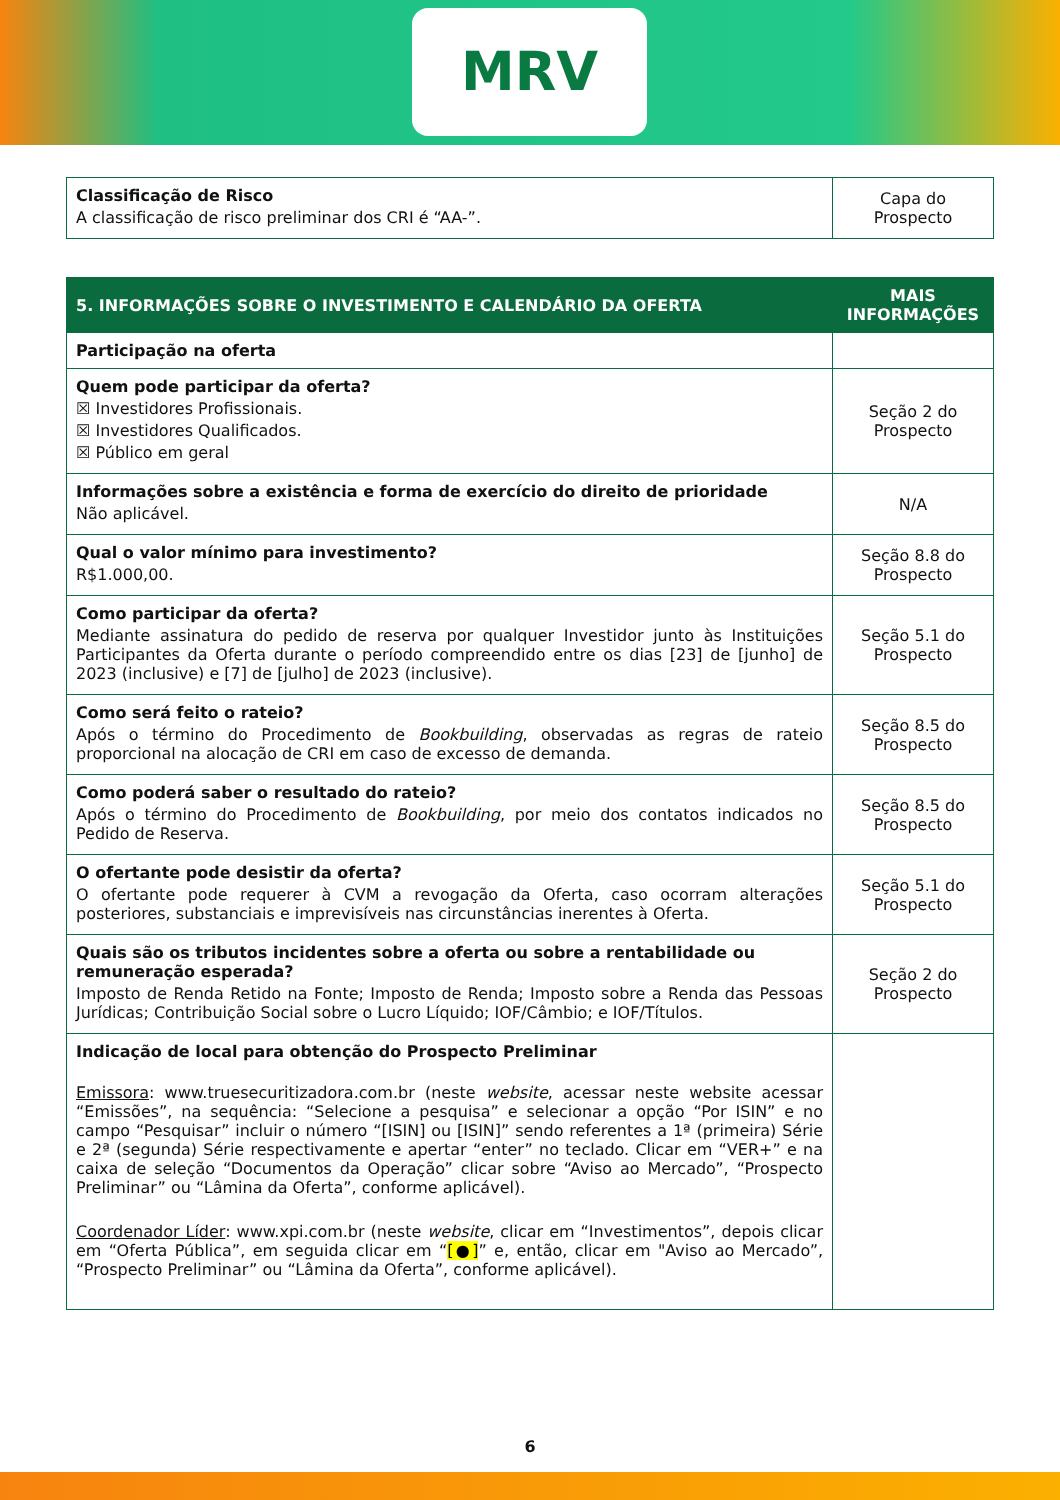MRV
| Classificação de Risco A classificação de risco preliminar dos CRI é “AA-”. | Capa do Prospecto |
| 5. INFORMAÇÕES SOBRE O INVESTIMENTO E CALENDÁRIO DA OFERTA | MAIS INFORMAÇÕES |
| --- | --- |
| Participação na oferta | |
| Quem pode participar da oferta? ☒ Investidores Profissionais. ☒ Investidores Qualificados. ☒ Público em geral | Seção 2 do Prospecto |
| Informações sobre a existência e forma de exercício do direito de prioridade Não aplicável. | N/A |
| Qual o valor mínimo para investimento? R$1.000,00. | Seção 8.8 do Prospecto |
| Como participar da oferta? Mediante assinatura do pedido de reserva por qualquer Investidor junto às Instituições Participantes da Oferta durante o período compreendido entre os dias [23] de [junho] de 2023 (inclusive) e [7] de [julho] de 2023 (inclusive). | Seção 5.1 do Prospecto |
| Como será feito o rateio? Após o término do Procedimento de Bookbuilding , observadas as regras de rateio proporcional na alocação de CRI em caso de excesso de demanda. | Seção 8.5 do Prospecto |
| Como poderá saber o resultado do rateio? Após o término do Procedimento de Bookbuilding , por meio dos contatos indicados no Pedido de Reserva. | Seção 8.5 do Prospecto |
| O ofertante pode desistir da oferta? O ofertante pode requerer à CVM a revogação da Oferta, caso ocorram alterações posteriores, substanciais e imprevisíveis nas circunstâncias inerentes à Oferta. | Seção 5.1 do Prospecto |
| Quais são os tributos incidentes sobre a oferta ou sobre a rentabilidade ou remuneração esperada? Imposto de Renda Retido na Fonte; Imposto de Renda; Imposto sobre a Renda das Pessoas Jurídicas; Contribuição Social sobre o Lucro Líquido; IOF/Câmbio; e IOF/Títulos. | Seção 2 do Prospecto |
| Indicação de local para obtenção do Prospecto Preliminar Emissora : www.truesecuritizadora.com.br (neste website , acessar neste website acessar “Emissões”, na sequência: “Selecione a pesquisa” e selecionar a opção “Por ISIN” e no campo “Pesquisar” incluir o número “[ISIN] ou [ISIN]” sendo referentes a 1ª (primeira) Série e 2ª (segunda) Série respectivamente e apertar “enter” no teclado. Clicar em “VER+” e na caixa de seleção “Documentos da Operação” clicar sobre “Aviso ao Mercado”, “Prospecto Preliminar” ou “Lâmina da Oferta”, conforme aplicável). Coordenador Líder : www.xpi.com.br (neste website , clicar em “Investimentos”, depois clicar em “Oferta Pública”, em seguida clicar em “ [●] ” e, então, clicar em "Aviso ao Mercado”, “Prospecto Preliminar” ou “Lâmina da Oferta”, conforme aplicável). | |
6